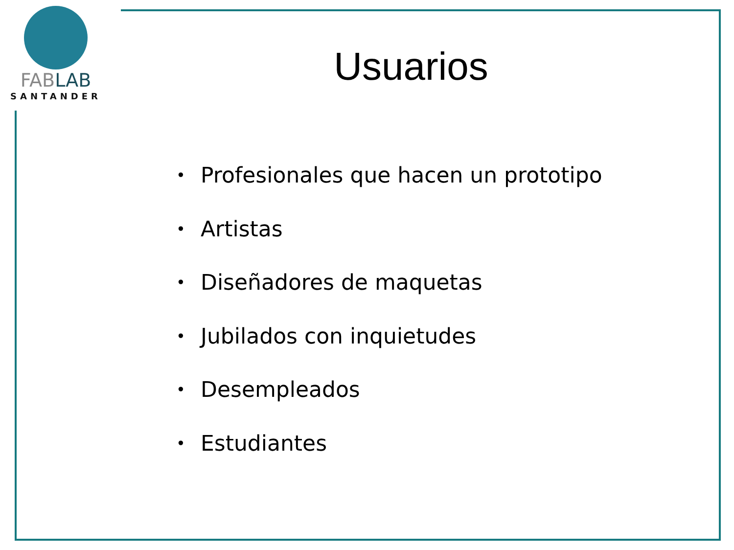FABLAB
SANTANDER
Usuarios
• Profesionales que hacen un prototipo
• Artistas
• Diseñadores de maquetas
• Jubilados con inquietudes
• Desempleados
• Estudiantes